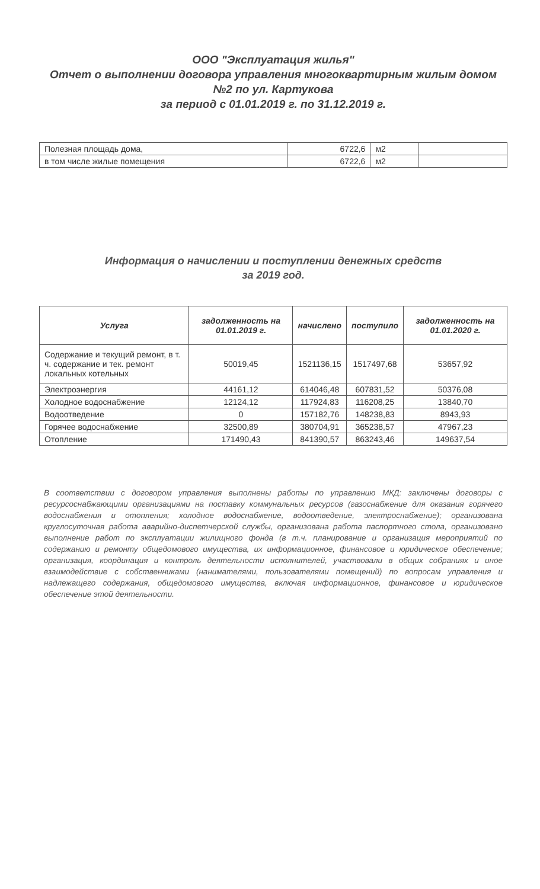ООО "Эксплуатация жилья"
Отчет о выполнении договора управления многоквартирным жилым домом №2 по ул. Картукова
за период с 01.01.2019 г. по 31.12.2019 г.
| Полезная площадь дома, | 6722,6 | м2 | |
| в том числе жилые помещения | 6722,6 | м2 | |
Информация о начислении и поступлении денежных средств
за 2019 год.
| Услуга | задолженность на 01.01.2019 г. | начислено | поступило | задолженность на 01.01.2020 г. |
| --- | --- | --- | --- | --- |
| Содержание и текущий ремонт, в т. ч. содержание и тек. ремонт локальных котельных | 50019,45 | 1521136,15 | 1517497,68 | 53657,92 |
| Электроэнергия | 44161,12 | 614046,48 | 607831,52 | 50376,08 |
| Холодное водоснабжение | 12124,12 | 117924,83 | 116208,25 | 13840,70 |
| Водоотведение | 0 | 157182,76 | 148238,83 | 8943,93 |
| Горячее водоснабжение | 32500,89 | 380704,91 | 365238,57 | 47967,23 |
| Отопление | 171490,43 | 841390,57 | 863243,46 | 149637,54 |
В соответствии с договором управления выполнены работы по управлению МКД: заключены договоры с ресурсоснабжающими организациями на поставку коммунальных ресурсов (газоснабжение для оказания горячего водоснабжения и отопления; холодное водоснабжение, водоотведение, электроснабжение); организована круглосуточная работа аварийно-диспетчерской службы, организована работа паспортного стола, организовано выполнение работ по эксплуатации жилищного фонда (в т.ч. планирование и организация мероприятий по содержанию и ремонту общедомового имущества, их информационное, финансовое и юридическое обеспечение; организация, координация и контроль деятельности исполнителей, участвовали в общих собраниях и иное взаимодействие с собственниками (нанимателями, пользователями помещений) по вопросам управления и надлежащего содержания, общедомового имущества, включая информационное, финансовое и юридическое обеспечение этой деятельности.